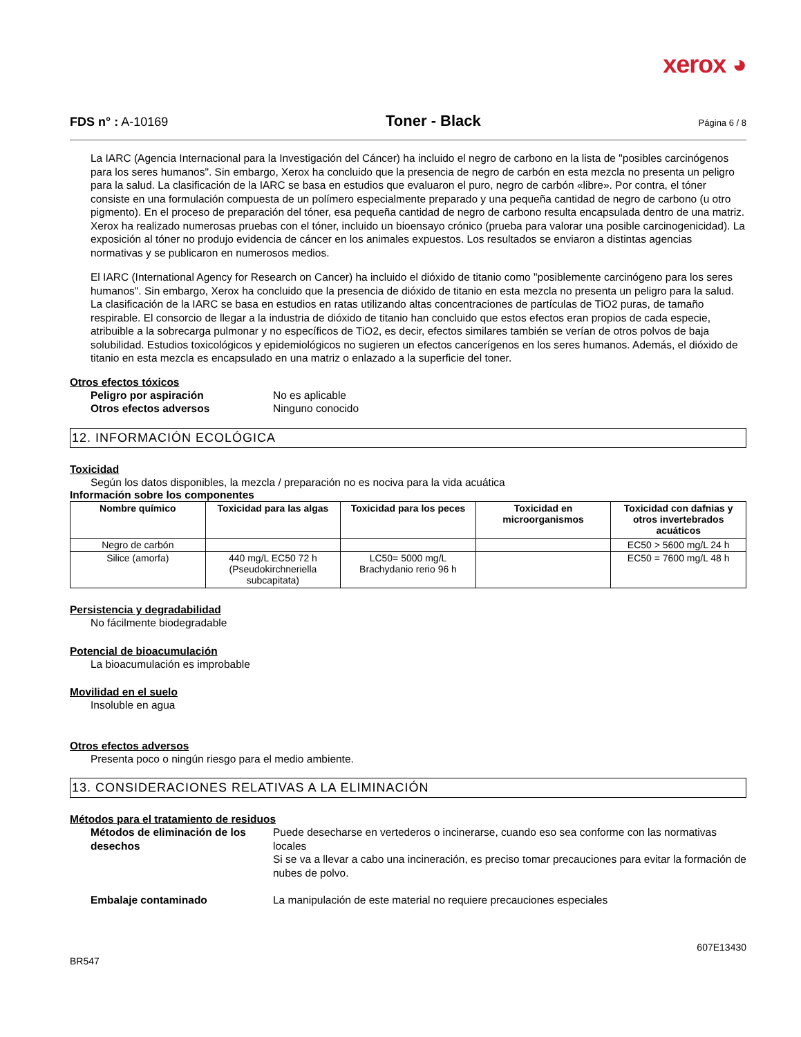xerox ◕
FDS n° : A-10169 Toner - Black Página 6 / 8
La IARC (Agencia Internacional para la Investigación del Cáncer) ha incluido el negro de carbono en la lista de "posibles carcinógenos para los seres humanos". Sin embargo, Xerox ha concluido que la presencia de negro de carbón en esta mezcla no presenta un peligro para la salud. La clasificación de la IARC se basa en estudios que evaluaron el puro, negro de carbón «libre». Por contra, el tóner consiste en una formulación compuesta de un polímero especialmente preparado y una pequeña cantidad de negro de carbono (u otro pigmento). En el proceso de preparación del tóner, esa pequeña cantidad de negro de carbono resulta encapsulada dentro de una matriz. Xerox ha realizado numerosas pruebas con el tóner, incluido un bioensayo crónico (prueba para valorar una posible carcinogenicidad). La exposición al tóner no produjo evidencia de cáncer en los animales expuestos. Los resultados se enviaron a distintas agencias normativas y se publicaron en numerosos medios.
El IARC (International Agency for Research on Cancer) ha incluido el dióxido de titanio como "posiblemente carcinógeno para los seres humanos". Sin embargo, Xerox ha concluido que la presencia de dióxido de titanio en esta mezcla no presenta un peligro para la salud. La clasificación de la IARC se basa en estudios en ratas utilizando altas concentraciones de partículas de TiO2 puras, de tamaño respirable. El consorcio de llegar a la industria de dióxido de titanio han concluido que estos efectos eran propios de cada especie, atribuible a la sobrecarga pulmonar y no específicos de TiO2, es decir, efectos similares también se verían de otros polvos de baja solubilidad. Estudios toxicológicos y epidemiológicos no sugieren un efectos cancerígenos en los seres humanos. Además, el dióxido de titanio en esta mezcla es encapsulado en una matriz o enlazado a la superficie del toner.
Otros efectos tóxicos
Peligro por aspiración No es aplicable
Otros efectos adversos Ninguno conocido
12. INFORMACIÓN ECOLÓGICA
Toxicidad
Según los datos disponibles, la mezcla / preparación no es nociva para la vida acuática
Información sobre los componentes
| Nombre químico | Toxicidad para las algas | Toxicidad para los peces | Toxicidad en microorganismos | Toxicidad con dafnias y otros invertebrados acuáticos |
| --- | --- | --- | --- | --- |
| Negro de carbón | | | | EC50 > 5600 mg/L 24 h |
| Silice (amorfa) | 440 mg/L EC50 72 h (Pseudokirchneriella subcapitata) | LC50= 5000 mg/L Brachydanio rerio 96 h | | EC50 = 7600 mg/L 48 h |
Persistencia y degradabilidad
No fácilmente biodegradable
Potencial de bioacumulación
La bioacumulación es improbable
Movilidad en el suelo
Insoluble en agua
Otros efectos adversos
Presenta poco o ningún riesgo para el medio ambiente.
13. CONSIDERACIONES RELATIVAS A LA ELIMINACIÓN
Métodos para el tratamiento de residuos
Métodos de eliminación de los desechos Puede desecharse en vertederos o incinerarse, cuando eso sea conforme con las normativas locales
Si se va a llevar a cabo una incineración, es preciso tomar precauciones para evitar la formación de nubes de polvo.
Embalaje contaminado La manipulación de este material no requiere precauciones especiales
607E13430
BR547